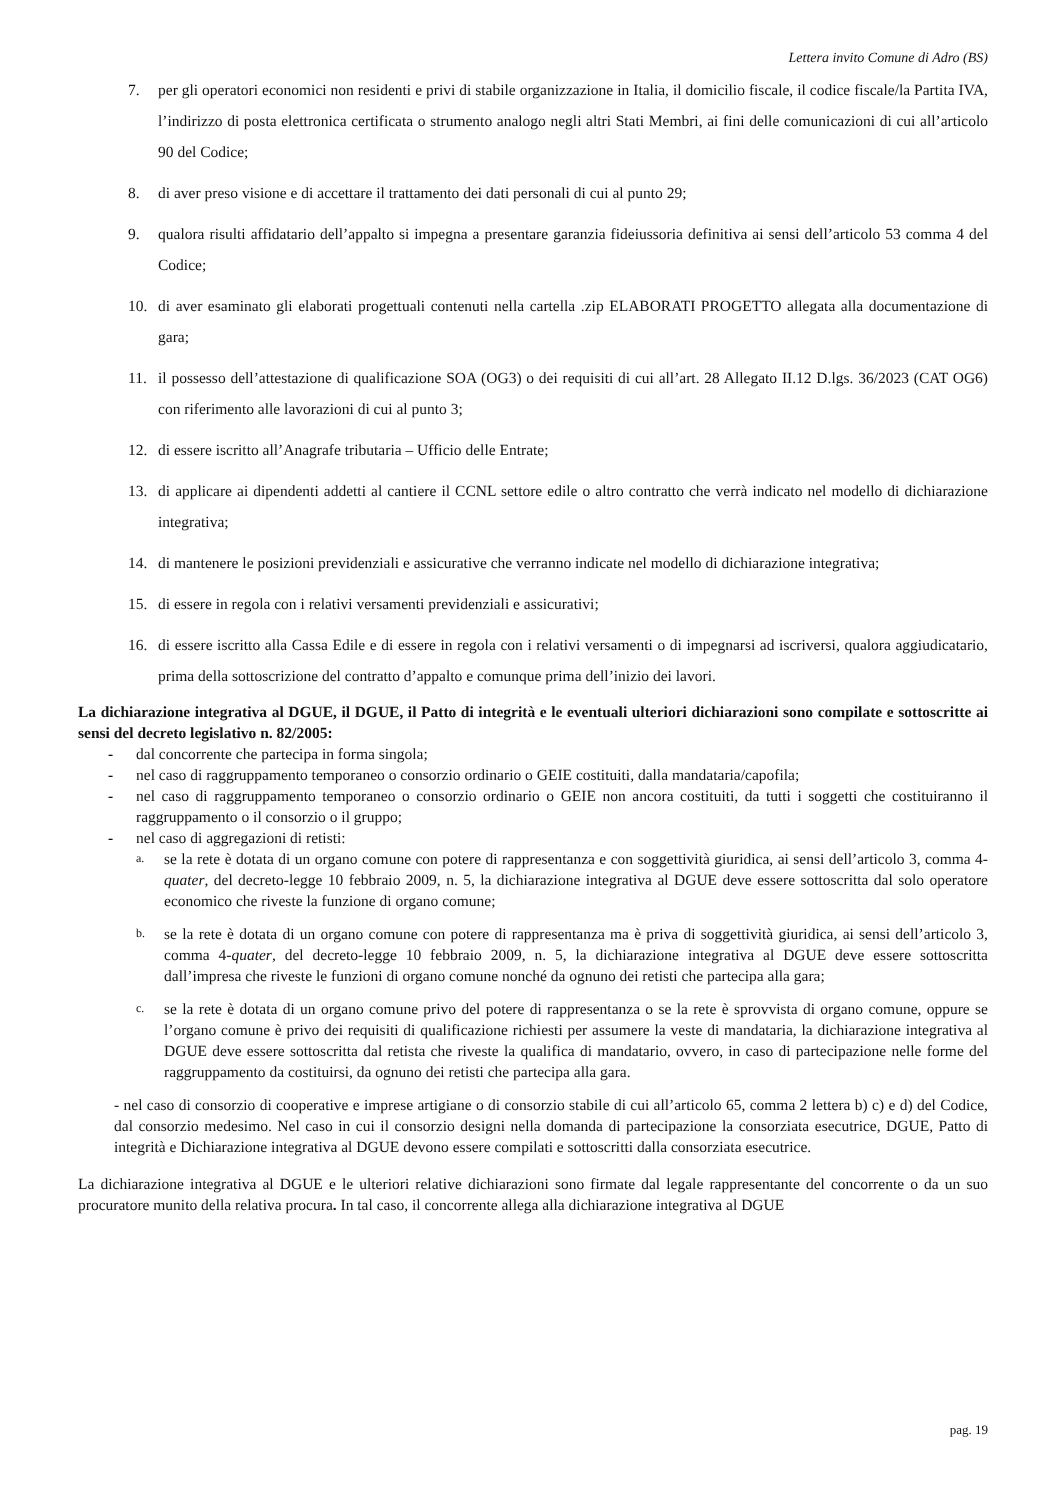Lettera invito Comune di Adro (BS)
7. per gli operatori economici non residenti e privi di stabile organizzazione in Italia, il domicilio fiscale, il codice fiscale/la Partita IVA, l’indirizzo di posta elettronica certificata o strumento analogo negli altri Stati Membri, ai fini delle comunicazioni di cui all’articolo 90 del Codice;
8. di aver preso visione e di accettare il trattamento dei dati personali di cui al punto 29;
9. qualora risulti affidatario dell’appalto si impegna a presentare garanzia fideiussoria definitiva ai sensi dell’articolo 53 comma 4 del Codice;
10. di aver esaminato gli elaborati progettuali contenuti nella cartella .zip ELABORATI PROGETTO allegata alla documentazione di gara;
11. il possesso dell’attestazione di qualificazione SOA (OG3) o dei requisiti di cui all’art. 28 Allegato II.12 D.lgs. 36/2023 (CAT OG6) con riferimento alle lavorazioni di cui al punto 3;
12. di essere iscritto all’Anagrafe tributaria – Ufficio delle Entrate;
13. di applicare ai dipendenti addetti al cantiere il CCNL settore edile o altro contratto che verrà indicato nel modello di dichiarazione integrativa;
14. di mantenere le posizioni previdenziali e assicurative che verranno indicate nel modello di dichiarazione integrativa;
15. di essere in regola con i relativi versamenti previdenziali e assicurativi;
16. di essere iscritto alla Cassa Edile e di essere in regola con i relativi versamenti o di impegnarsi ad iscriversi, qualora aggiudicatario, prima della sottoscrizione del contratto d’appalto e comunque prima dell’inizio dei lavori.
La dichiarazione integrativa al DGUE, il DGUE, il Patto di integrità e le eventuali ulteriori dichiarazioni sono compilate e sottoscritte ai sensi del decreto legislativo n. 82/2005:
- dal concorrente che partecipa in forma singola;
- nel caso di raggruppamento temporaneo o consorzio ordinario o GEIE costituiti, dalla mandataria/capofila;
- nel caso di raggruppamento temporaneo o consorzio ordinario o GEIE non ancora costituiti, da tutti i soggetti che costituiranno il raggruppamento o il consorzio o il gruppo;
- nel caso di aggregazioni di retisti:
a. se la rete è dotata di un organo comune con potere di rappresentanza e con soggettività giuridica, ai sensi dell’articolo 3, comma 4-quater, del decreto-legge 10 febbraio 2009, n. 5, la dichiarazione integrativa al DGUE deve essere sottoscritta dal solo operatore economico che riveste la funzione di organo comune;
b. se la rete è dotata di un organo comune con potere di rappresentanza ma è priva di soggettività giuridica, ai sensi dell’articolo 3, comma 4-quater, del decreto-legge 10 febbraio 2009, n. 5, la dichiarazione integrativa al DGUE deve essere sottoscritta dall’impresa che riveste le funzioni di organo comune nonché da ognuno dei retisti che partecipa alla gara;
c. se la rete è dotata di un organo comune privo del potere di rappresentanza o se la rete è sprovvista di organo comune, oppure se l’organo comune è privo dei requisiti di qualificazione richiesti per assumere la veste di mandataria, la dichiarazione integrativa al DGUE deve essere sottoscritta dal retista che riveste la qualifica di mandatario, ovvero, in caso di partecipazione nelle forme del raggruppamento da costituirsi, da ognuno dei retisti che partecipa alla gara.
- nel caso di consorzio di cooperative e imprese artigiane o di consorzio stabile di cui all’articolo 65, comma 2 lettera b) c) e d) del Codice, dal consorzio medesimo. Nel caso in cui il consorzio designi nella domanda di partecipazione la consorziata esecutrice, DGUE, Patto di integrità e Dichiarazione integrativa al DGUE devono essere compilati e sottoscritti dalla consorziata esecutrice.
La dichiarazione integrativa al DGUE e le ulteriori relative dichiarazioni sono firmate dal legale rappresentante del concorrente o da un suo procuratore munito della relativa procura. In tal caso, il concorrente allega alla dichiarazione integrativa al DGUE
pag. 19